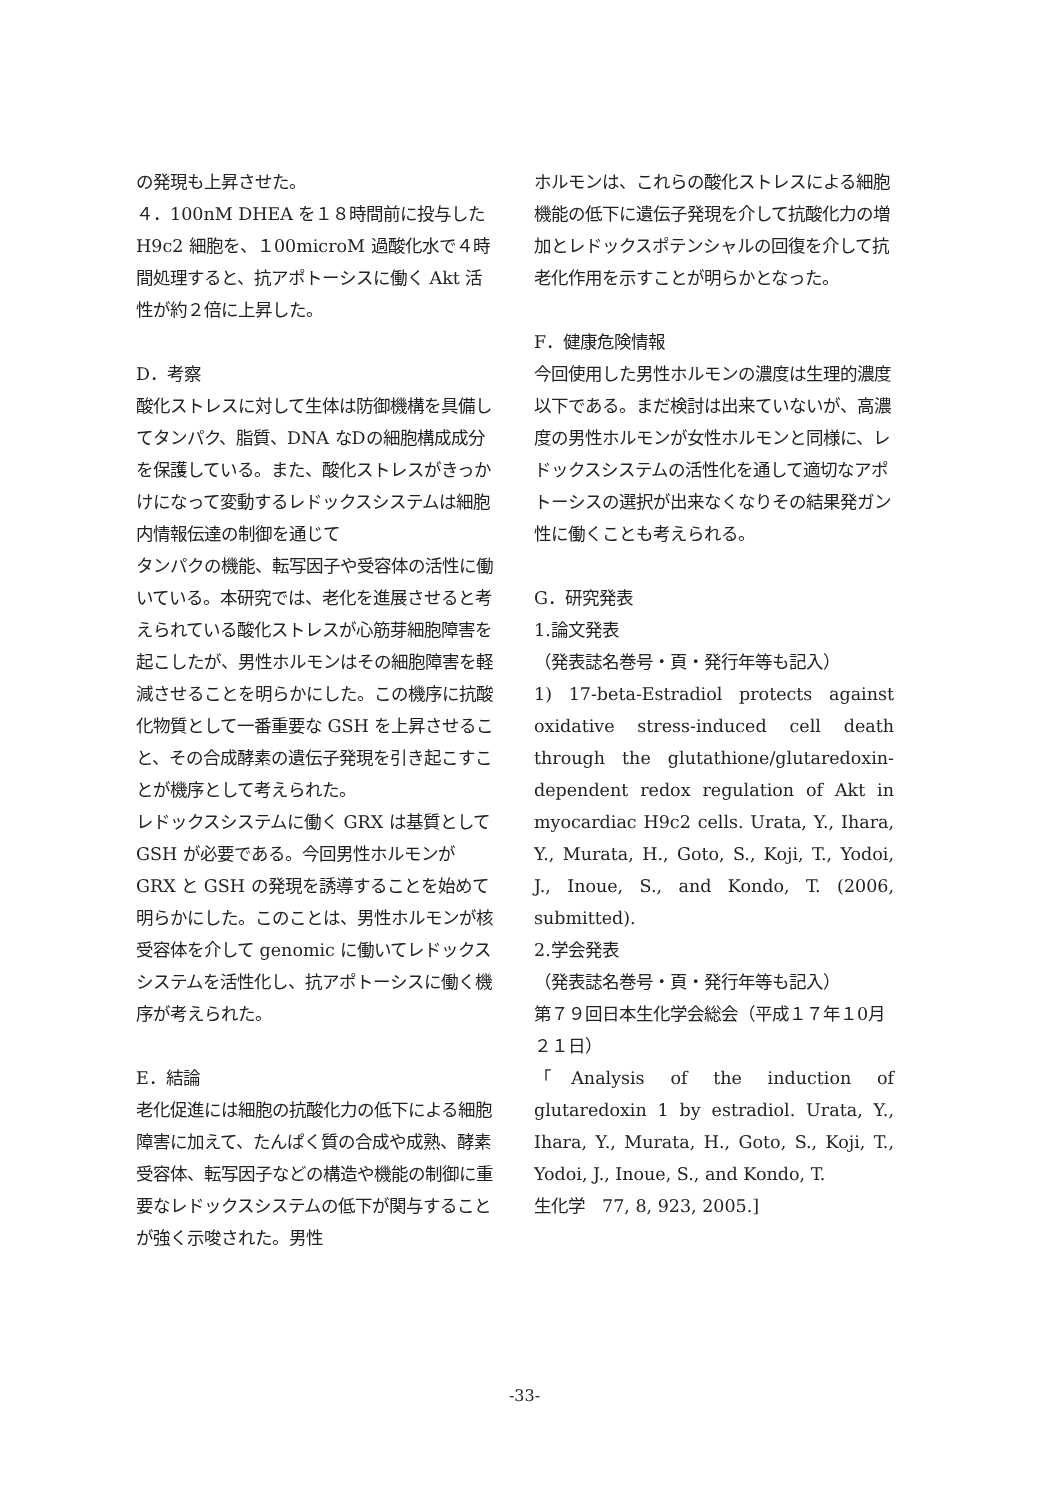の発現も上昇させた。
４．100nM DHEA を１８時間前に投与した H9c2 細胞を、１00microM 過酸化水で４時間処理すると、抗アポトーシスに働く Akt 活性が約２倍に上昇した。
D．考察
酸化ストレスに対して生体は防御機構を具備してタンパク、脂質、DNA なDの細胞構成成分を保護している。また、酸化ストレスがきっかけになって変動するレドックスシステムは細胞内情報伝達の制御を通じて
タンパクの機能、転写因子や受容体の活性に働いている。本研究では、老化を進展させると考えられている酸化ストレスが心筋芽細胞障害を起こしたが、男性ホルモンはその細胞障害を軽減させることを明らかにした。この機序に抗酸化物質として一番重要な GSH を上昇させること、その合成酵素の遺伝子発現を引き起こすことが機序として考えられた。
レドックスシステムに働く GRX は基質として GSH が必要である。今回男性ホルモンが GRX と GSH の発現を誘導することを始めて明らかにした。このことは、男性ホルモンが核受容体を介して genomic に働いてレドックスシステムを活性化し、抗アポトーシスに働く機序が考えられた。
E．結論
老化促進には細胞の抗酸化力の低下による細胞障害に加えて、たんぱく質の合成や成熟、酵素受容体、転写因子などの構造や機能の制御に重要なレドックスシステムの低下が関与することが強く示唆された。男性
ホルモンは、これらの酸化ストレスによる細胞機能の低下に遺伝子発現を介して抗酸化力の増加とレドックスポテンシャルの回復を介して抗老化作用を示すことが明らかとなった。
F．健康危険情報
今回使用した男性ホルモンの濃度は生理的濃度以下である。まだ検討は出来ていないが、高濃度の男性ホルモンが女性ホルモンと同様に、レドックスシステムの活性化を通して適切なアポトーシスの選択が出来なくなりその結果発ガン性に働くことも考えられる。
G．研究発表
1.論文発表
（発表誌名巻号・頁・発行年等も記入）
1) 17-beta-Estradiol protects against oxidative stress-induced cell death through the glutathione/glutaredoxin-dependent redox regulation of Akt in myocardiac H9c2 cells. Urata, Y., Ihara, Y., Murata, H., Goto, S., Koji, T., Yodoi, J., Inoue, S., and Kondo, T. (2006, submitted).
2.学会発表
（発表誌名巻号・頁・発行年等も記入）
第７９回日本生化学会総会（平成１７年１0月２１日）
「Analysis of the induction of glutaredoxin 1 by estradiol. Urata, Y., Ihara, Y., Murata, H., Goto, S., Koji, T., Yodoi, J., Inoue, S., and Kondo, T.
生化学　77, 8, 923, 2005.]
-33-